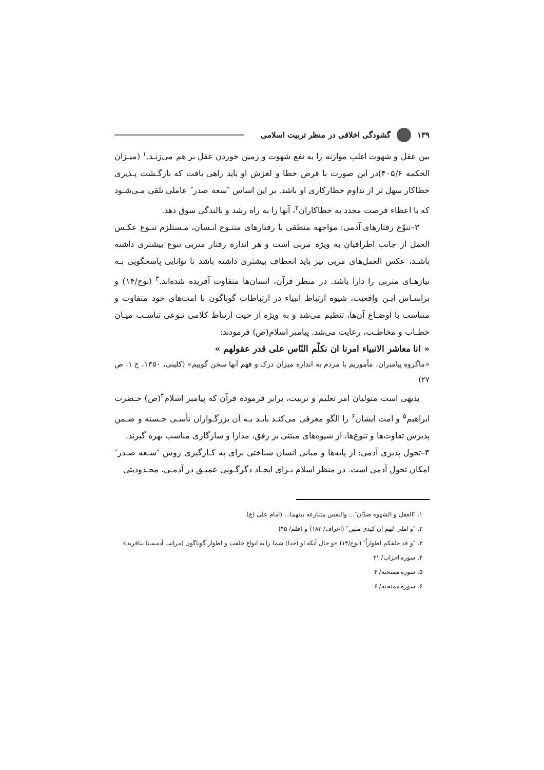۱۳۹ گشودگی اخلاقی در منظر تربیت اسلامی
بین عقل و شهوت اغلب موازنه را به نفع شهوت و زمین خوردن عقل بر هم می‌زنـد.<sup>۱</sup> (میـزان الحکمه ۴۰۵/۶)در این صورت با فرض خطا و لغزش او باید راهی یافت که بازگـشت پـذیری خطاکار سهل تر از تداوم خطارکاری او باشد. بر این اساس ″سعه صدر″ عاملی تلقی مـی‌شـود که با اعطاء فرصت مجدد به خطاکاران<sup>۲</sup>، آنها را به راه رشد و بالندگی سوق دهد.
۳–تنوّع رفتارهای آدمی: مواجهه منطقی با رفتارهای متنـوع انـسان، مـستلزم تنـوع عکـس العمل از جانب اطرافیان به ویژه مربی است و هر اندازه رفتار متربی تنوع بیشتری داشته باشـد، عکس العمل‌های مربی نیز باید انعطاف بیشتری داشته باشد تا توانایی پاسخگویی بـه نیازهـای متربی را دارا باشد. در منظر قرآن، انسان‌ها متفاوت آفریده شده‌اند.<sup>۳</sup> (نوح/۱۴) و براسـاس ایـن واقعیت، شیوه ارتباط انبیاء در ارتباطات گوناگون با امت‌های خود متفاوت و متناسب با اوضـاع آن‌ها، تنظیم می‌شد و به ویژه از حیث ارتباط کلامی نـوعی تناسـب میـان خطـاب و مخاطـب، رعایت می‌شد. پیامبر اسلام(ص) فرمودند:
« انا معاشر الانبیاء امرنا ان نکلّم النّاس علی قدر عقولهم »
«ماگروه پیامبران، مأموریم با مردم به اندازه میزان درک و فهم آنها سخن گوییم» (کلینی، ۱۳۵۰، ج ۱، ص ۲۷)
بدیهی است متولیان امر تعلیم و تربیت، برابر فرموده قرآن که پیامبر اسلام<sup>۴</sup>(ص) حـضرت ابراهیم<sup>۵</sup> و امت ایشان<sup>۶</sup> را الگو معرفی می‌کنـد بایـد بـه آن بزرگـواران تأسـی جـسته و ضـمن پذیرش تفاوت‌ها و تنوع‌ها، از شیوه‌های مبتنی بر رفق، مدارا و سازگاری مناسب بهره گیرند.
۴–تحول پذیری آدمی: از پایه‌ها و مبانی انسان شناختی برای به کـارگیری روش ″سـعه صـدر″ امکان تحول آدمی است. در منظر اسلام بـرای ایجـاد دگرگـونی عمیـق در آدمـی، محـدودیتی
۱. ″العقل و الشهوه ضدّان″... والنفس متنازعه بینهما... (امام علی (ع)
۲. ″و املی لهم ان کیدی متین″ (اعراف/ ۱۸۳) و (قلم/ ۴۵)
۳. ″و قد خلقکم اطواراً″ (نوح/۱۴) «و حال آنکه او (خدا) شما را به انواع خلقت و اطوار گوناگون (مراتب آدمیت) بیافرید»
۴. سوره احزاب/ ۲۱
۵. سوره ممتحنه/ ۴
۶. سوره ممتحنه/ ۶